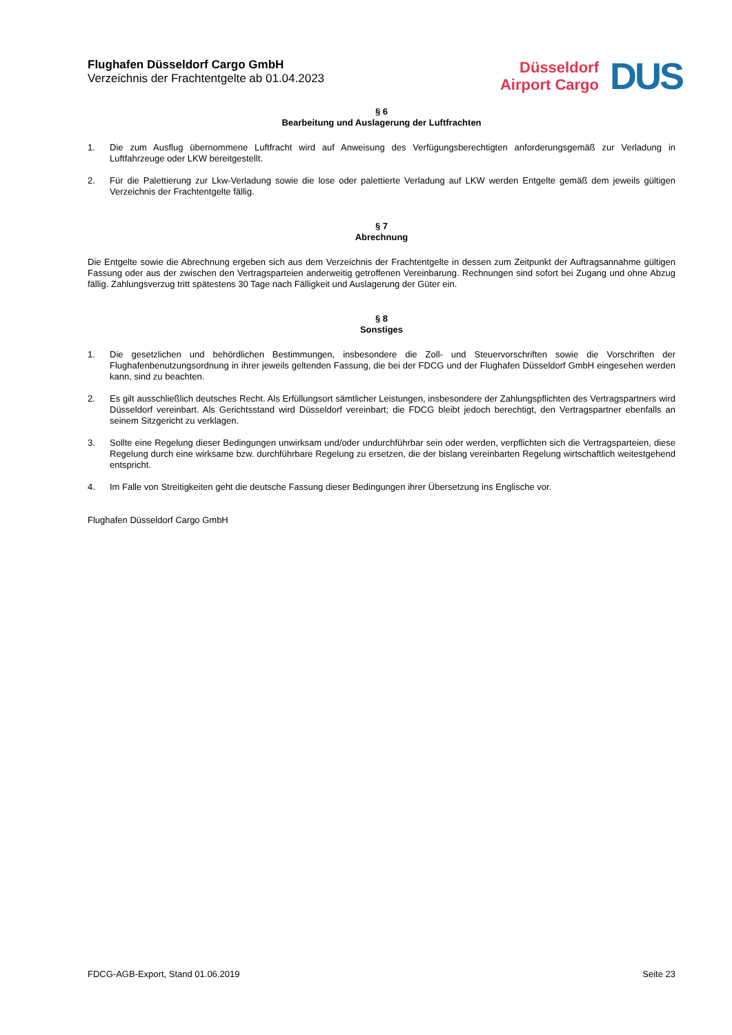Flughafen Düsseldorf Cargo GmbH
Verzeichnis der Frachtentgelte ab 01.04.2023
Düsseldorf
Airport Cargo
DUS
§ 6
Bearbeitung und Auslagerung der Luftfrachten
1. Die zum Ausflug übernommene Luftfracht wird auf Anweisung des Verfügungsberechtigten anforderungsgemäß zur Verladung in Luftfahrzeuge oder LKW bereitgestellt.
2. Für die Palettierung zur Lkw-Verladung sowie die lose oder palettierte Verladung auf LKW werden Entgelte gemäß dem jeweils gültigen Verzeichnis der Frachtentgelte fällig.
§ 7
Abrechnung
Die Entgelte sowie die Abrechnung ergeben sich aus dem Verzeichnis der Frachtentgelte in dessen zum Zeitpunkt der Auftragsannahme gültigen Fassung oder aus der zwischen den Vertragsparteien anderweitig getroffenen Vereinbarung. Rechnungen sind sofort bei Zugang und ohne Abzug fällig. Zahlungsverzug tritt spätestens 30 Tage nach Fälligkeit und Auslagerung der Güter ein.
§ 8
Sonstiges
1. Die gesetzlichen und behördlichen Bestimmungen, insbesondere die Zoll- und Steuervorschriften sowie die Vorschriften der Flughafenbenutzungsordnung in ihrer jeweils geltenden Fassung, die bei der FDCG und der Flughafen Düsseldorf GmbH eingesehen werden kann, sind zu beachten.
2. Es gilt ausschließlich deutsches Recht. Als Erfüllungsort sämtlicher Leistungen, insbesondere der Zahlungspflichten des Vertragspartners wird Düsseldorf vereinbart. Als Gerichtsstand wird Düsseldorf vereinbart; die FDCG bleibt jedoch berechtigt, den Vertragspartner ebenfalls an seinem Sitzgericht zu verklagen.
3. Sollte eine Regelung dieser Bedingungen unwirksam und/oder undurchführbar sein oder werden, verpflichten sich die Vertragsparteien, diese Regelung durch eine wirksame bzw. durchführbare Regelung zu ersetzen, die der bislang vereinbarten Regelung wirtschaftlich weitestgehend entspricht.
4. Im Falle von Streitigkeiten geht die deutsche Fassung dieser Bedingungen ihrer Übersetzung ins Englische vor.
Flughafen Düsseldorf Cargo GmbH
FDCG-AGB-Export, Stand 01.06.2019 Seite 23